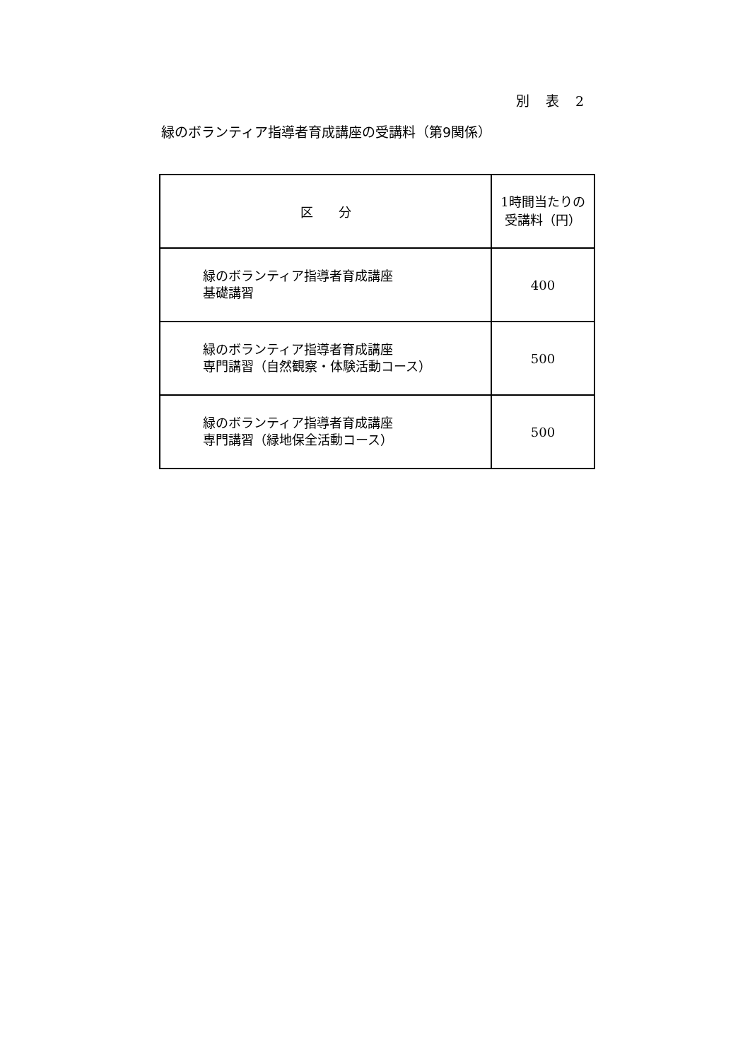別　表　2
緑のボランティア指導者育成講座の受講料（第9関係）
| 区 分 | 1時間当たりの 受講料（円） |
| --- | --- |
| 緑のボランティア指導者育成講座 基礎講習 | 400 |
| 緑のボランティア指導者育成講座 専門講習（自然観察・体験活動コース） | 500 |
| 緑のボランティア指導者育成講座 専門講習（緑地保全活動コース） | 500 |